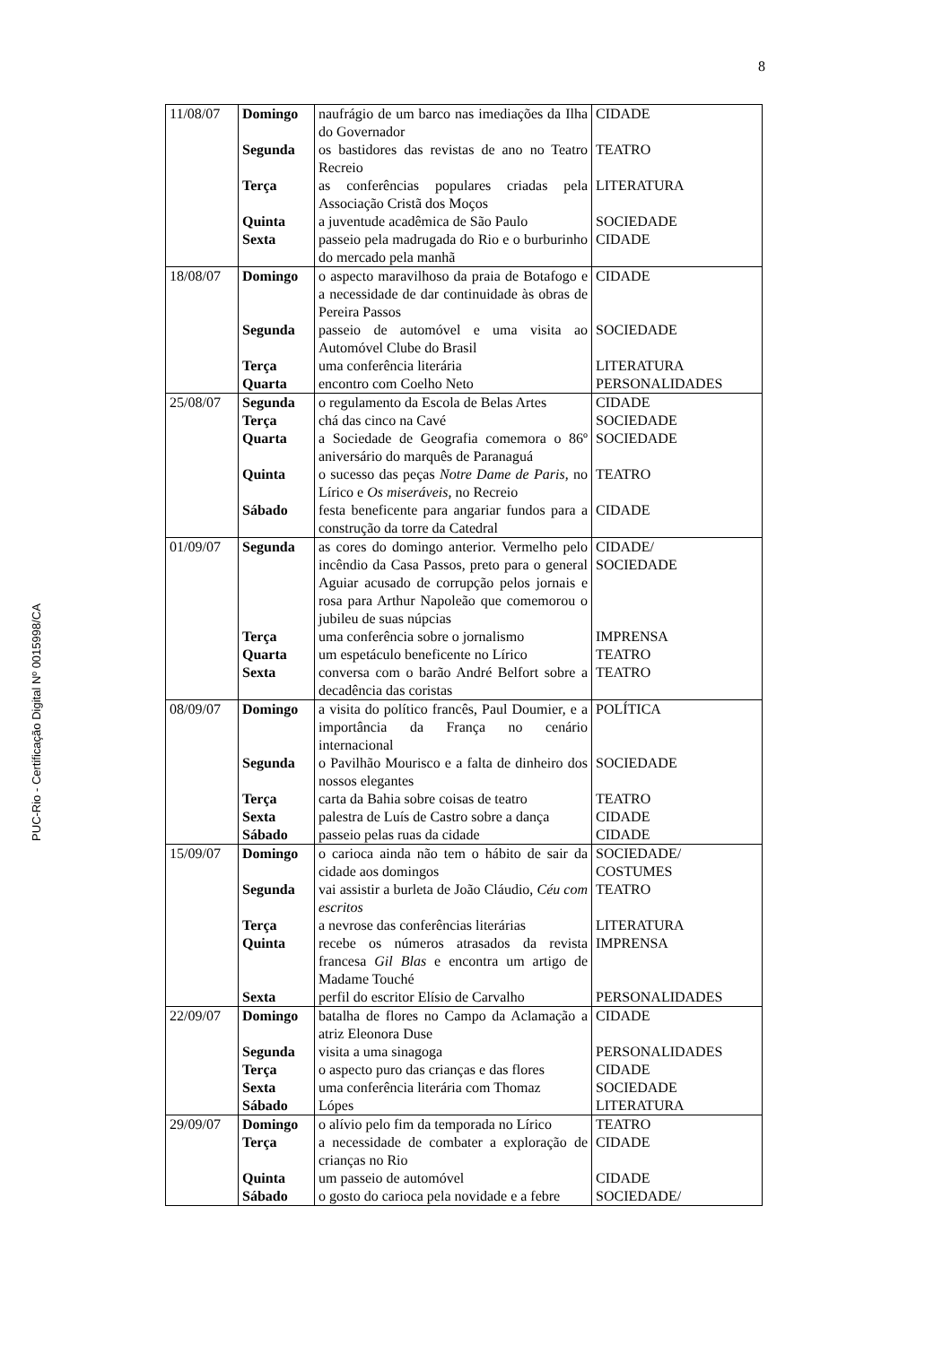8
PUC-Rio - Certificação Digital Nº 0015998/CA
| 11/08/07 | Domingo | naufrágio de um barco nas imediações da Ilha do Governador | CIDADE |
| | Segunda | os bastidores das revistas de ano no Teatro Recreio | TEATRO |
| | Terça | as conferências populares criadas pela Associação Cristã dos Moços | LITERATURA |
| | Quinta | a juventude acadêmica de São Paulo | SOCIEDADE |
| | Sexta | passeio pela madrugada do Rio e o burburinho do mercado pela manhã | CIDADE |
| 18/08/07 | Domingo | o aspecto maravilhoso da praia de Botafogo e a necessidade de dar continuidade às obras de Pereira Passos | CIDADE |
| | Segunda | passeio de automóvel e uma visita ao Automóvel Clube do Brasil | SOCIEDADE |
| | Terça | uma conferência literária | LITERATURA |
| | Quarta | encontro com Coelho Neto | PERSONALIDADES |
| 25/08/07 | Segunda | o regulamento da Escola de Belas Artes | CIDADE |
| | Terça | chá das cinco na Cavé | SOCIEDADE |
| | Quarta | a Sociedade de Geografia comemora o 86º aniversário do marquês de Paranaguá | SOCIEDADE |
| | Quinta | o sucesso das peças Notre Dame de Paris , no Lírico e Os miseráveis , no Recreio | TEATRO |
| | Sábado | festa beneficente para angariar fundos para a construção da torre da Catedral | CIDADE |
| 01/09/07 | Segunda | as cores do domingo anterior. Vermelho pelo incêndio da Casa Passos, preto para o general Aguiar acusado de corrupção pelos jornais e rosa para Arthur Napoleão que comemorou o jubileu de suas núpcias | CIDADE/ SOCIEDADE |
| | Terça | uma conferência sobre o jornalismo | IMPRENSA |
| | Quarta | um espetáculo beneficente no Lírico | TEATRO |
| | Sexta | conversa com o barão André Belfort sobre a decadência das coristas | TEATRO |
| 08/09/07 | Domingo | a visita do político francês, Paul Doumier, e a importância da França no cenário internacional | POLÍTICA |
| | Segunda | o Pavilhão Mourisco e a falta de dinheiro dos nossos elegantes | SOCIEDADE |
| | Terça | carta da Bahia sobre coisas de teatro | TEATRO |
| | Sexta | palestra de Luís de Castro sobre a dança | CIDADE |
| | Sábado | passeio pelas ruas da cidade | CIDADE |
| 15/09/07 | Domingo | o carioca ainda não tem o hábito de sair da cidade aos domingos | SOCIEDADE/ COSTUMES |
| | Segunda | vai assistir a burleta de João Cláudio, Céu com escritos | TEATRO |
| | Terça | a nevrose das conferências literárias | LITERATURA |
| | Quinta | recebe os números atrasados da revista francesa Gil Blas e encontra um artigo de Madame Touché | IMPRENSA |
| | Sexta | perfil do escritor Elísio de Carvalho | PERSONALIDADES |
| 22/09/07 | Domingo | batalha de flores no Campo da Aclamação a atriz Eleonora Duse | CIDADE |
| | Segunda | visita a uma sinagoga | PERSONALIDADES |
| | Terça | o aspecto puro das crianças e das flores | CIDADE |
| | Sexta | uma conferência literária com Thomaz | SOCIEDADE |
| | Sábado | Lópes | LITERATURA |
| 29/09/07 | Domingo | o alívio pelo fim da temporada no Lírico | TEATRO |
| | Terça | a necessidade de combater a exploração de crianças no Rio | CIDADE |
| | Quinta | um passeio de automóvel | CIDADE |
| | Sábado | o gosto do carioca pela novidade e a febre | SOCIEDADE/ |